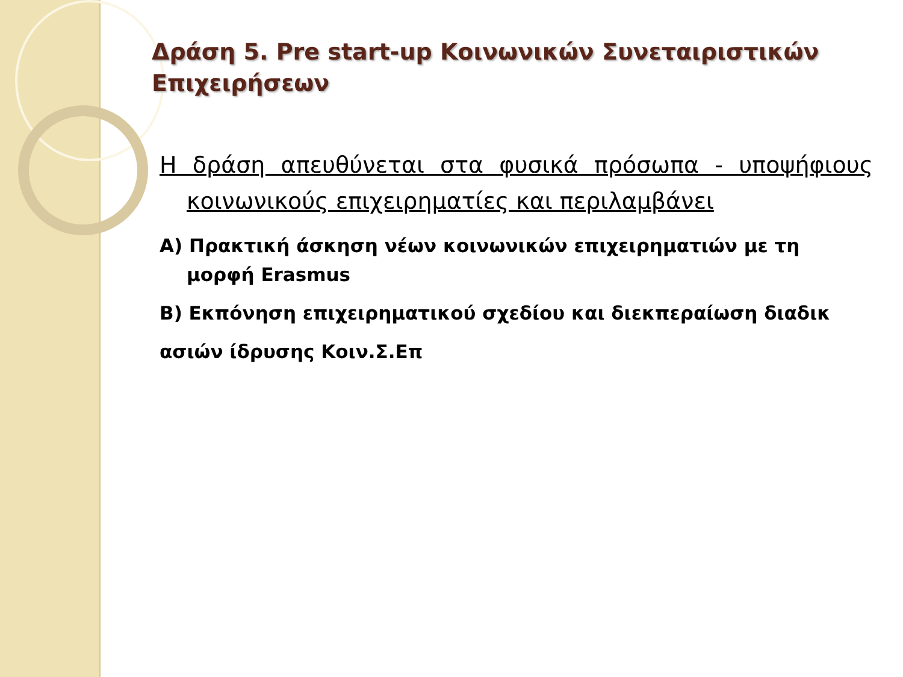Δράση 5. Pre start-up Κοινωνικών Συνεταιριστικών Επιχειρήσεων
Η δράση απευθύνεται στα φυσικά πρόσωπα - υποψήφιους κοινωνικούς επιχειρηματίες και περιλαμβάνει
Α) Πρακτική άσκηση νέων κοινωνικών επιχειρηματιών με τη μορφή Erasmus
Β) Εκπόνηση επιχειρηματικού σχεδίου και διεκπεραίωση διαδικ
ασιών ίδρυσης Κοιν.Σ.Επ